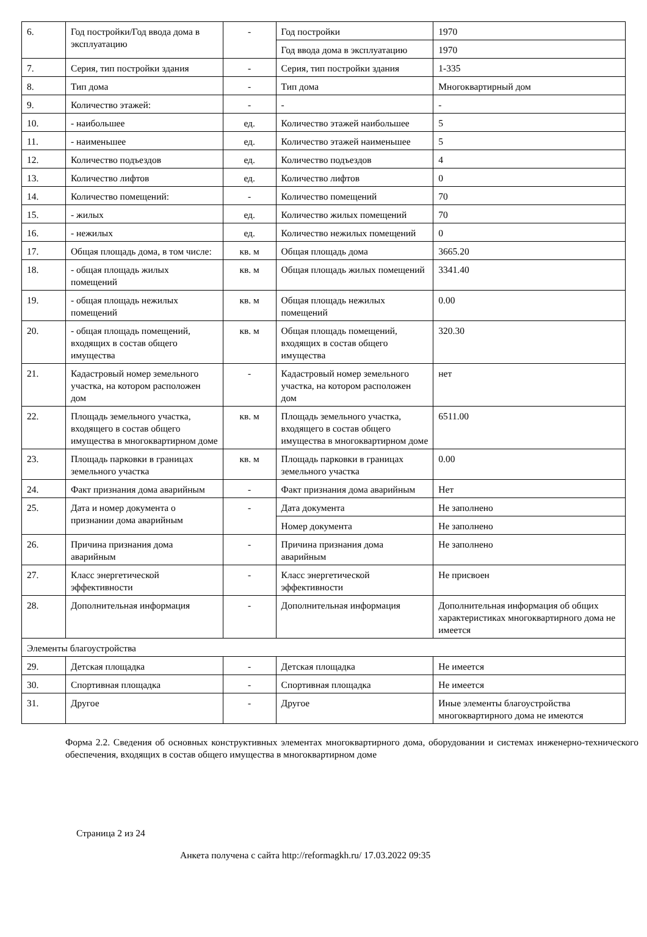| 6. | Год постройки/Год ввода дома в эксплуатацию | - | Год постройки | 1970 |
| | | | Год ввода дома в эксплуатацию | 1970 |
| 7. | Серия, тип постройки здания | - | Серия, тип постройки здания | 1-335 |
| 8. | Тип дома | - | Тип дома | Многоквартирный дом |
| 9. | Количество этажей: | - | - | - |
| 10. | - наибольшее | ед. | Количество этажей наибольшее | 5 |
| 11. | - наименьшее | ед. | Количество этажей наименьшее | 5 |
| 12. | Количество подъездов | ед. | Количество подъездов | 4 |
| 13. | Количество лифтов | ед. | Количество лифтов | 0 |
| 14. | Количество помещений: | - | Количество помещений | 70 |
| 15. | - жилых | ед. | Количество жилых помещений | 70 |
| 16. | - нежилых | ед. | Количество нежилых помещений | 0 |
| 17. | Общая площадь дома, в том числе: | кв. м | Общая площадь дома | 3665.20 |
| 18. | - общая площадь жилых помещений | кв. м | Общая площадь жилых помещений | 3341.40 |
| 19. | - общая площадь нежилых помещений | кв. м | Общая площадь нежилых помещений | 0.00 |
| 20. | - общая площадь помещений, входящих в состав общего имущества | кв. м | Общая площадь помещений, входящих в состав общего имущества | 320.30 |
| 21. | Кадастровый номер земельного участка, на котором расположен дом | - | Кадастровый номер земельного участка, на котором расположен дом | нет |
| 22. | Площадь земельного участка, входящего в состав общего имущества в многоквартирном доме | кв. м | Площадь земельного участка, входящего в состав общего имущества в многоквартирном доме | 6511.00 |
| 23. | Площадь парковки в границах земельного участка | кв. м | Площадь парковки в границах земельного участка | 0.00 |
| 24. | Факт признания дома аварийным | - | Факт признания дома аварийным | Нет |
| 25. | Дата и номер документа о признании дома аварийным | - | Дата документа | Не заполнено |
| | | | Номер документа | Не заполнено |
| 26. | Причина признания дома аварийным | - | Причина признания дома аварийным | Не заполнено |
| 27. | Класс энергетической эффективности | - | Класс энергетической эффективности | Не присвоен |
| 28. | Дополнительная информация | - | Дополнительная информация | Дополнительная информация об общих характеристиках многоквартирного дома не имеется |
| Элементы благоустройства | | | | |
| 29. | Детская площадка | - | Детская площадка | Не имеется |
| 30. | Спортивная площадка | - | Спортивная площадка | Не имеется |
| 31. | Другое | - | Другое | Иные элементы благоустройства многоквартирного дома не имеются |
Форма 2.2. Сведения об основных конструктивных элементах многоквартирного дома, оборудовании и системах инженерно-технического обеспечения, входящих в состав общего имущества в многоквартирном доме
Страница 2 из 24
Анкета получена с сайта http://reformagkh.ru/ 17.03.2022 09:35